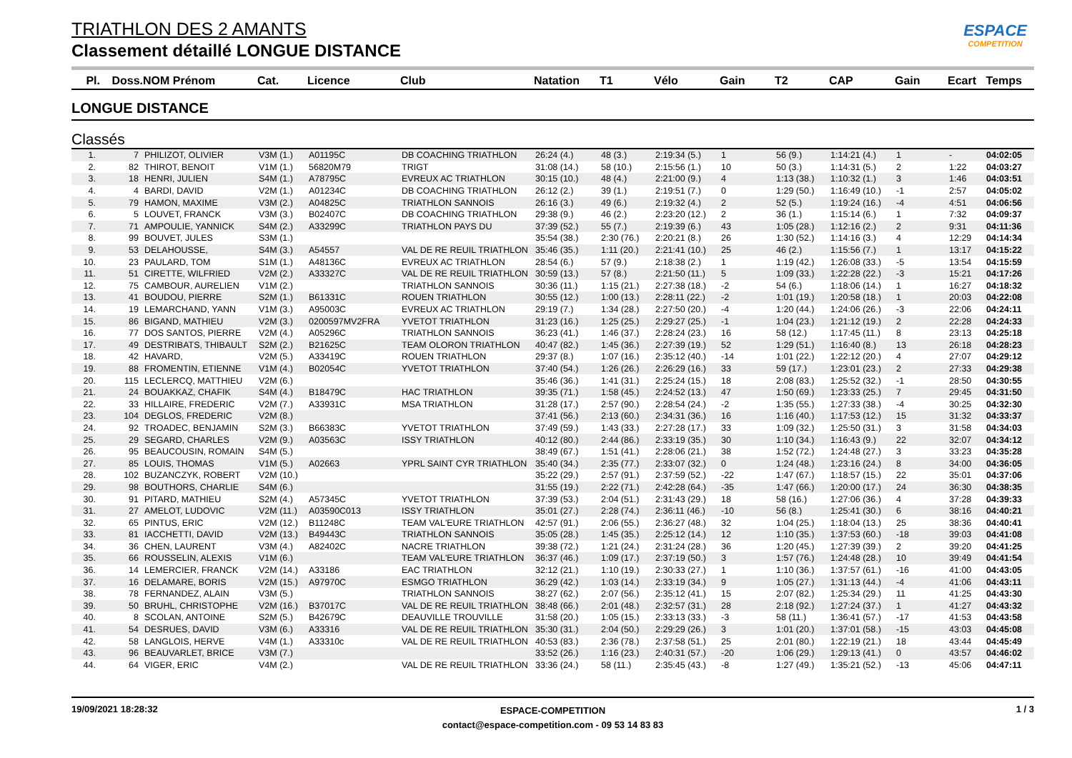ESPACE
COMPETITION
TRIATHLON DES 2 AMANTS
Classement détaillé LONGUE DISTANCE
| Pl. | Doss. | NOM Prénom | Cat. | Licence | Club | Natation | T1 | Vélo | Gain | T2 | CAP | Gain | Ecart | Temps |
| --- | --- | --- | --- | --- | --- | --- | --- | --- | --- | --- | --- | --- | --- | --- |
LONGUE DISTANCE
Classés
| 1. | 7 | PHILIZOT, OLIVIER | V3M (1.) | A01195C | DB COACHING TRIATHLON | 26:24 (4.) | 48 (3.) | 2:19:34 (5.) | 1 | 56 (9.) | 1:14:21 (4.) | 1 | - | 04:02:05 |
| 2. | 82 | THIROT, BENOIT | V1M (1.) | 56820M79 | TRIGT | 31:08 (14.) | 58 (10.) | 2:15:56 (1.) | 10 | 50 (3.) | 1:14:31 (5.) | 2 | 1:22 | 04:03:27 |
| 3. | 18 | HENRI, JULIEN | S4M (1.) | A78795C | EVREUX AC TRIATHLON | 30:15 (10.) | 48 (4.) | 2:21:00 (9.) | 4 | 1:13 (38.) | 1:10:32 (1.) | 3 | 1:46 | 04:03:51 |
| 4. | 4 | BARDI, DAVID | V2M (1.) | A01234C | DB COACHING TRIATHLON | 26:12 (2.) | 39 (1.) | 2:19:51 (7.) | 0 | 1:29 (50.) | 1:16:49 (10.) | -1 | 2:57 | 04:05:02 |
| 5. | 79 | HAMON, MAXIME | V3M (2.) | A04825C | TRIATHLON SANNOIS | 26:16 (3.) | 49 (6.) | 2:19:32 (4.) | 2 | 52 (5.) | 1:19:24 (16.) | -4 | 4:51 | 04:06:56 |
| 6. | 5 | LOUVET, FRANCK | V3M (3.) | B02407C | DB COACHING TRIATHLON | 29:38 (9.) | 46 (2.) | 2:23:20 (12.) | 2 | 36 (1.) | 1:15:14 (6.) | 1 | 7:32 | 04:09:37 |
| 7. | 71 | AMPOULIE, YANNICK | S4M (2.) | A33299C | TRIATHLON PAYS DU | 37:39 (52.) | 55 (7.) | 2:19:39 (6.) | 43 | 1:05 (28.) | 1:12:16 (2.) | 2 | 9:31 | 04:11:36 |
| 8. | 99 | BOUVET, JULES | S3M (1.) | | | 35:54 (38.) | 2:30 (76.) | 2:20:21 (8.) | 26 | 1:30 (52.) | 1:14:16 (3.) | 4 | 12:29 | 04:14:34 |
| 9. | 53 | DELAHOUSSE, | S4M (3.) | A54557 | VAL DE RE REUIL TRIATHLON | 35:46 (35.) | 1:11 (20.) | 2:21:41 (10.) | 25 | 46 (2.) | 1:15:56 (7.) | 1 | 13:17 | 04:15:22 |
| 10. | 23 | PAULARD, TOM | S1M (1.) | A48136C | EVREUX AC TRIATHLON | 28:54 (6.) | 57 (9.) | 2:18:38 (2.) | 1 | 1:19 (42.) | 1:26:08 (33.) | -5 | 13:54 | 04:15:59 |
| 11. | 51 | CIRETTE, WILFRIED | V2M (2.) | A33327C | VAL DE RE REUIL TRIATHLON | 30:59 (13.) | 57 (8.) | 2:21:50 (11.) | 5 | 1:09 (33.) | 1:22:28 (22.) | -3 | 15:21 | 04:17:26 |
| 12. | 75 | CAMBOUR, AURELIEN | V1M (2.) | | TRIATHLON SANNOIS | 30:36 (11.) | 1:15 (21.) | 2:27:38 (18.) | -2 | 54 (6.) | 1:18:06 (14.) | 1 | 16:27 | 04:18:32 |
| 13. | 41 | BOUDOU, PIERRE | S2M (1.) | B61331C | ROUEN TRIATHLON | 30:55 (12.) | 1:00 (13.) | 2:28:11 (22.) | -2 | 1:01 (19.) | 1:20:58 (18.) | 1 | 20:03 | 04:22:08 |
| 14. | 19 | LEMARCHAND, YANN | V1M (3.) | A95003C | EVREUX AC TRIATHLON | 29:19 (7.) | 1:34 (28.) | 2:27:50 (20.) | -4 | 1:20 (44.) | 1:24:06 (26.) | -3 | 22:06 | 04:24:11 |
| 15. | 86 | BIGAND, MATHIEU | V2M (3.) | 0200597MV2FRA | YVETOT TRIATHLON | 31:23 (16.) | 1:25 (25.) | 2:29:27 (25.) | -1 | 1:04 (23.) | 1:21:12 (19.) | 2 | 22:28 | 04:24:33 |
| 16. | 77 | DOS SANTOS, PIERRE | V2M (4.) | A05296C | TRIATHLON SANNOIS | 36:23 (41.) | 1:46 (37.) | 2:28:24 (23.) | 16 | 58 (12.) | 1:17:45 (11.) | 8 | 23:13 | 04:25:18 |
| 17. | 49 | DESTRIBATS, THIBAULT | S2M (2.) | B21625C | TEAM OLORON TRIATHLON | 40:47 (82.) | 1:45 (36.) | 2:27:39 (19.) | 52 | 1:29 (51.) | 1:16:40 (8.) | 13 | 26:18 | 04:28:23 |
| 18. | 42 | HAVARD, | V2M (5.) | A33419C | ROUEN TRIATHLON | 29:37 (8.) | 1:07 (16.) | 2:35:12 (40.) | -14 | 1:01 (22.) | 1:22:12 (20.) | 4 | 27:07 | 04:29:12 |
| 19. | 88 | FROMENTIN, ETIENNE | V1M (4.) | B02054C | YVETOT TRIATHLON | 37:40 (54.) | 1:26 (26.) | 2:26:29 (16.) | 33 | 59 (17.) | 1:23:01 (23.) | 2 | 27:33 | 04:29:38 |
| 20. | 115 | LECLERCQ, MATTHIEU | V2M (6.) | | | 35:46 (36.) | 1:41 (31.) | 2:25:24 (15.) | 18 | 2:08 (83.) | 1:25:52 (32.) | -1 | 28:50 | 04:30:55 |
| 21. | 24 | BOUAKKAZ, CHAFIK | S4M (4.) | B18479C | HAC TRIATHLON | 39:35 (71.) | 1:58 (45.) | 2:24:52 (13.) | 47 | 1:50 (69.) | 1:23:33 (25.) | 7 | 29:45 | 04:31:50 |
| 22. | 33 | HILLAIRE, FREDERIC | V2M (7.) | A33931C | MSA TRIATHLON | 31:28 (17.) | 2:57 (90.) | 2:28:54 (24.) | -2 | 1:35 (55.) | 1:27:33 (38.) | -4 | 30:25 | 04:32:30 |
| 23. | 104 | DEGLOS, FREDERIC | V2M (8.) | | | 37:41 (56.) | 2:13 (60.) | 2:34:31 (36.) | 16 | 1:16 (40.) | 1:17:53 (12.) | 15 | 31:32 | 04:33:37 |
| 24. | 92 | TROADEC, BENJAMIN | S2M (3.) | B66383C | YVETOT TRIATHLON | 37:49 (59.) | 1:43 (33.) | 2:27:28 (17.) | 33 | 1:09 (32.) | 1:25:50 (31.) | 3 | 31:58 | 04:34:03 |
| 25. | 29 | SEGARD, CHARLES | V2M (9.) | A03563C | ISSY TRIATHLON | 40:12 (80.) | 2:44 (86.) | 2:33:19 (35.) | 30 | 1:10 (34.) | 1:16:43 (9.) | 22 | 32:07 | 04:34:12 |
| 26. | 95 | BEAUCOUSIN, ROMAIN | S4M (5.) | | | 38:49 (67.) | 1:51 (41.) | 2:28:06 (21.) | 38 | 1:52 (72.) | 1:24:48 (27.) | 3 | 33:23 | 04:35:28 |
| 27. | 85 | LOUIS, THOMAS | V1M (5.) | A02663 | YPRL SAINT CYR TRIATHLON | 35:40 (34.) | 2:35 (77.) | 2:33:07 (32.) | 0 | 1:24 (48.) | 1:23:16 (24.) | 8 | 34:00 | 04:36:05 |
| 28. | 102 | BUZANCZYK, ROBERT | V2M (10.) | | | 35:22 (29.) | 2:57 (91.) | 2:37:59 (52.) | -22 | 1:47 (67.) | 1:18:57 (15.) | 22 | 35:01 | 04:37:06 |
| 29. | 98 | BOUTHORS, CHARLIE | S4M (6.) | | | 31:55 (19.) | 2:22 (71.) | 2:42:28 (64.) | -35 | 1:47 (66.) | 1:20:00 (17.) | 24 | 36:30 | 04:38:35 |
| 30. | 91 | PITARD, MATHIEU | S2M (4.) | A57345C | YVETOT TRIATHLON | 37:39 (53.) | 2:04 (51.) | 2:31:43 (29.) | 18 | 58 (16.) | 1:27:06 (36.) | 4 | 37:28 | 04:39:33 |
| 31. | 27 | AMELOT, LUDOVIC | V2M (11.) | A03590C013 | ISSY TRIATHLON | 35:01 (27.) | 2:28 (74.) | 2:36:11 (46.) | -10 | 56 (8.) | 1:25:41 (30.) | 6 | 38:16 | 04:40:21 |
| 32. | 65 | PINTUS, ERIC | V2M (12.) | B11248C | TEAM VAL'EURE TRIATHLON | 42:57 (91.) | 2:06 (55.) | 2:36:27 (48.) | 32 | 1:04 (25.) | 1:18:04 (13.) | 25 | 38:36 | 04:40:41 |
| 33. | 81 | IACCHETTI, DAVID | V2M (13.) | B49443C | TRIATHLON SANNOIS | 35:05 (28.) | 1:45 (35.) | 2:25:12 (14.) | 12 | 1:10 (35.) | 1:37:53 (60.) | -18 | 39:03 | 04:41:08 |
| 34. | 36 | CHEN, LAURENT | V3M (4.) | A82402C | NACRE TRIATHLON | 39:38 (72.) | 1:21 (24.) | 2:31:24 (28.) | 36 | 1:20 (45.) | 1:27:39 (39.) | 2 | 39:20 | 04:41:25 |
| 35. | 66 | ROUSSELIN, ALEXIS | V1M (6.) | | TEAM VAL'EURE TRIATHLON | 36:37 (46.) | 1:09 (17.) | 2:37:19 (50.) | 3 | 1:57 (76.) | 1:24:48 (28.) | 10 | 39:49 | 04:41:54 |
| 36. | 14 | LEMERCIER, FRANCK | V2M (14.) | A33186 | EAC TRIATHLON | 32:12 (21.) | 1:10 (19.) | 2:30:33 (27.) | 1 | 1:10 (36.) | 1:37:57 (61.) | -16 | 41:00 | 04:43:05 |
| 37. | 16 | DELAMARE, BORIS | V2M (15.) | A97970C | ESMGO TRIATHLON | 36:29 (42.) | 1:03 (14.) | 2:33:19 (34.) | 9 | 1:05 (27.) | 1:31:13 (44.) | -4 | 41:06 | 04:43:11 |
| 38. | 78 | FERNANDEZ, ALAIN | V3M (5.) | | TRIATHLON SANNOIS | 38:27 (62.) | 2:07 (56.) | 2:35:12 (41.) | 15 | 2:07 (82.) | 1:25:34 (29.) | 11 | 41:25 | 04:43:30 |
| 39. | 50 | BRUHL, CHRISTOPHE | V2M (16.) | B37017C | VAL DE RE REUIL TRIATHLON | 38:48 (66.) | 2:01 (48.) | 2:32:57 (31.) | 28 | 2:18 (92.) | 1:27:24 (37.) | 1 | 41:27 | 04:43:32 |
| 40. | 8 | SCOLAN, ANTOINE | S2M (5.) | B42679C | DEAUVILLE TROUVILLE | 31:58 (20.) | 1:05 (15.) | 2:33:13 (33.) | -3 | 58 (11.) | 1:36:41 (57.) | -17 | 41:53 | 04:43:58 |
| 41. | 54 | DESRUES, DAVID | V3M (6.) | A33316 | VAL DE RE REUIL TRIATHLON | 35:30 (31.) | 2:04 (50.) | 2:29:29 (26.) | 3 | 1:01 (20.) | 1:37:01 (58.) | -15 | 43:03 | 04:45:08 |
| 42. | 58 | LANGLOIS, HERVE | V4M (1.) | A33310c | VAL DE RE REUIL TRIATHLON | 40:53 (83.) | 2:36 (78.) | 2:37:58 (51.) | 25 | 2:01 (80.) | 1:22:19 (21.) | 18 | 43:44 | 04:45:49 |
| 43. | 96 | BEAUVARLET, BRICE | V3M (7.) | | | 33:52 (26.) | 1:16 (23.) | 2:40:31 (57.) | -20 | 1:06 (29.) | 1:29:13 (41.) | 0 | 43:57 | 04:46:02 |
| 44. | 64 | VIGER, ERIC | V4M (2.) | | VAL DE RE REUIL TRIATHLON | 33:36 (24.) | 58 (11.) | 2:35:45 (43.) | -8 | 1:27 (49.) | 1:35:21 (52.) | -13 | 45:06 | 04:47:11 |
19/09/2021 18:28:32
ESPACE-COMPETITION
contact@espace-competition.com - 09 53 14 83 83
1 / 3